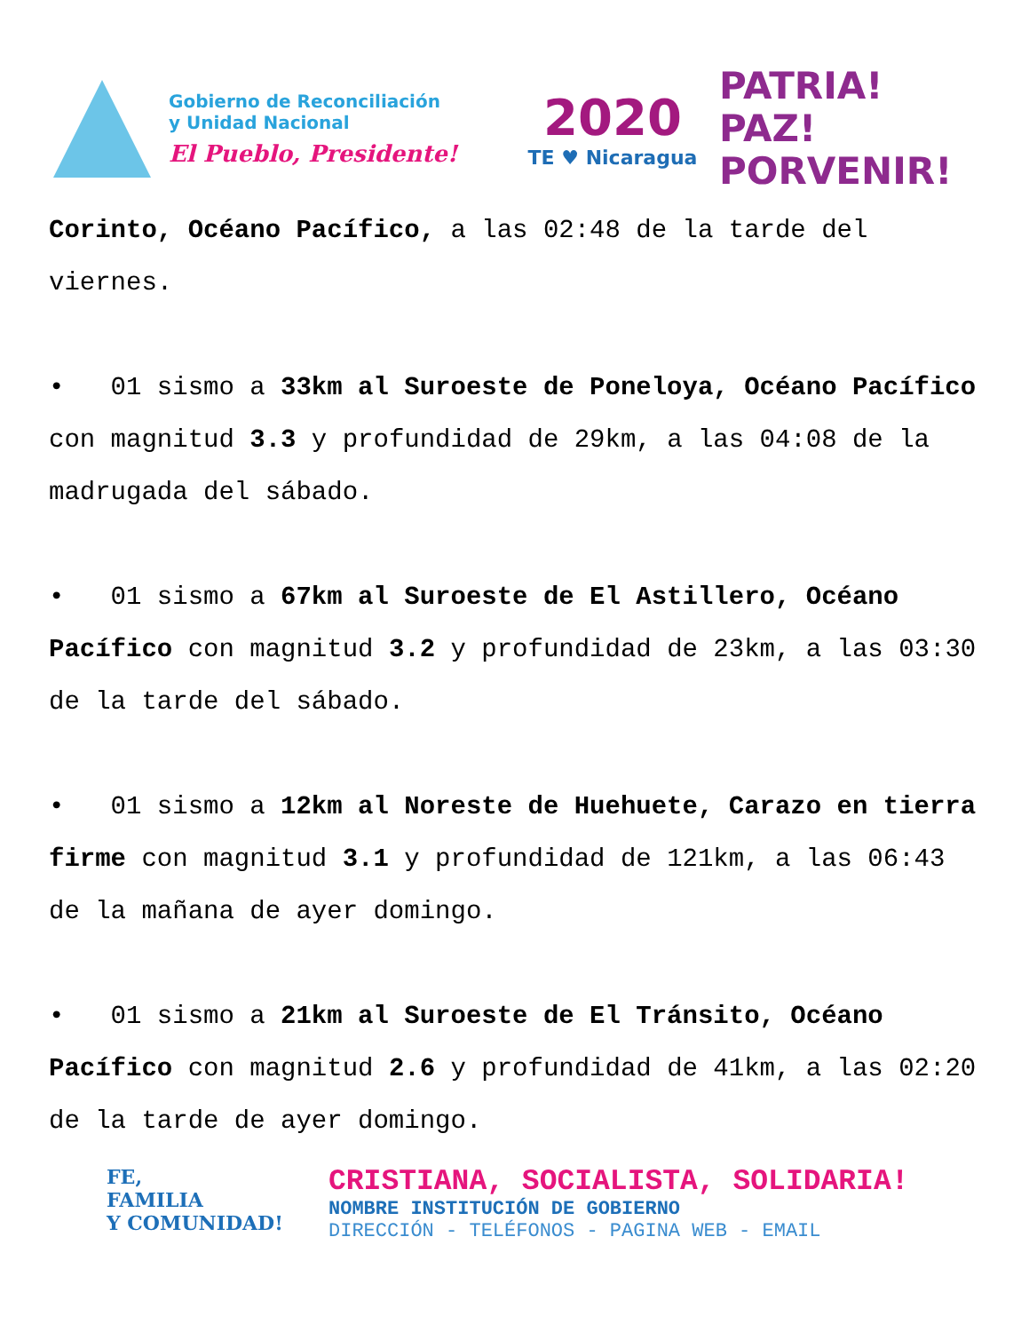Gobierno de Reconciliación
y Unidad Nacional
El Pueblo, Presidente!
2020
TE ♥ Nicaragua
PATRIA!
PAZ!
PORVENIR!
Corinto, Océano Pacífico, a las 02:48 de la tarde del viernes.
• 01 sismo a 33km al Suroeste de Poneloya, Océano Pacífico con magnitud 3.3 y profundidad de 29km, a las 04:08 de la madrugada del sábado.
• 01 sismo a 67km al Suroeste de El Astillero, Océano Pacífico con magnitud 3.2 y profundidad de 23km, a las 03:30 de la tarde del sábado.
• 01 sismo a 12km al Noreste de Huehuete, Carazo en tierra firme con magnitud 3.1 y profundidad de 121km, a las 06:43 de la mañana de ayer domingo.
• 01 sismo a 21km al Suroeste de El Tránsito, Océano Pacífico con magnitud 2.6 y profundidad de 41km, a las 02:20 de la tarde de ayer domingo.
FE,
FAMILIA
Y COMUNIDAD!
CRISTIANA, SOCIALISTA, SOLIDARIA!
NOMBRE INSTITUCIÓN DE GOBIERNO
DIRECCIÓN - TELÉFONOS - PAGINA WEB - EMAIL